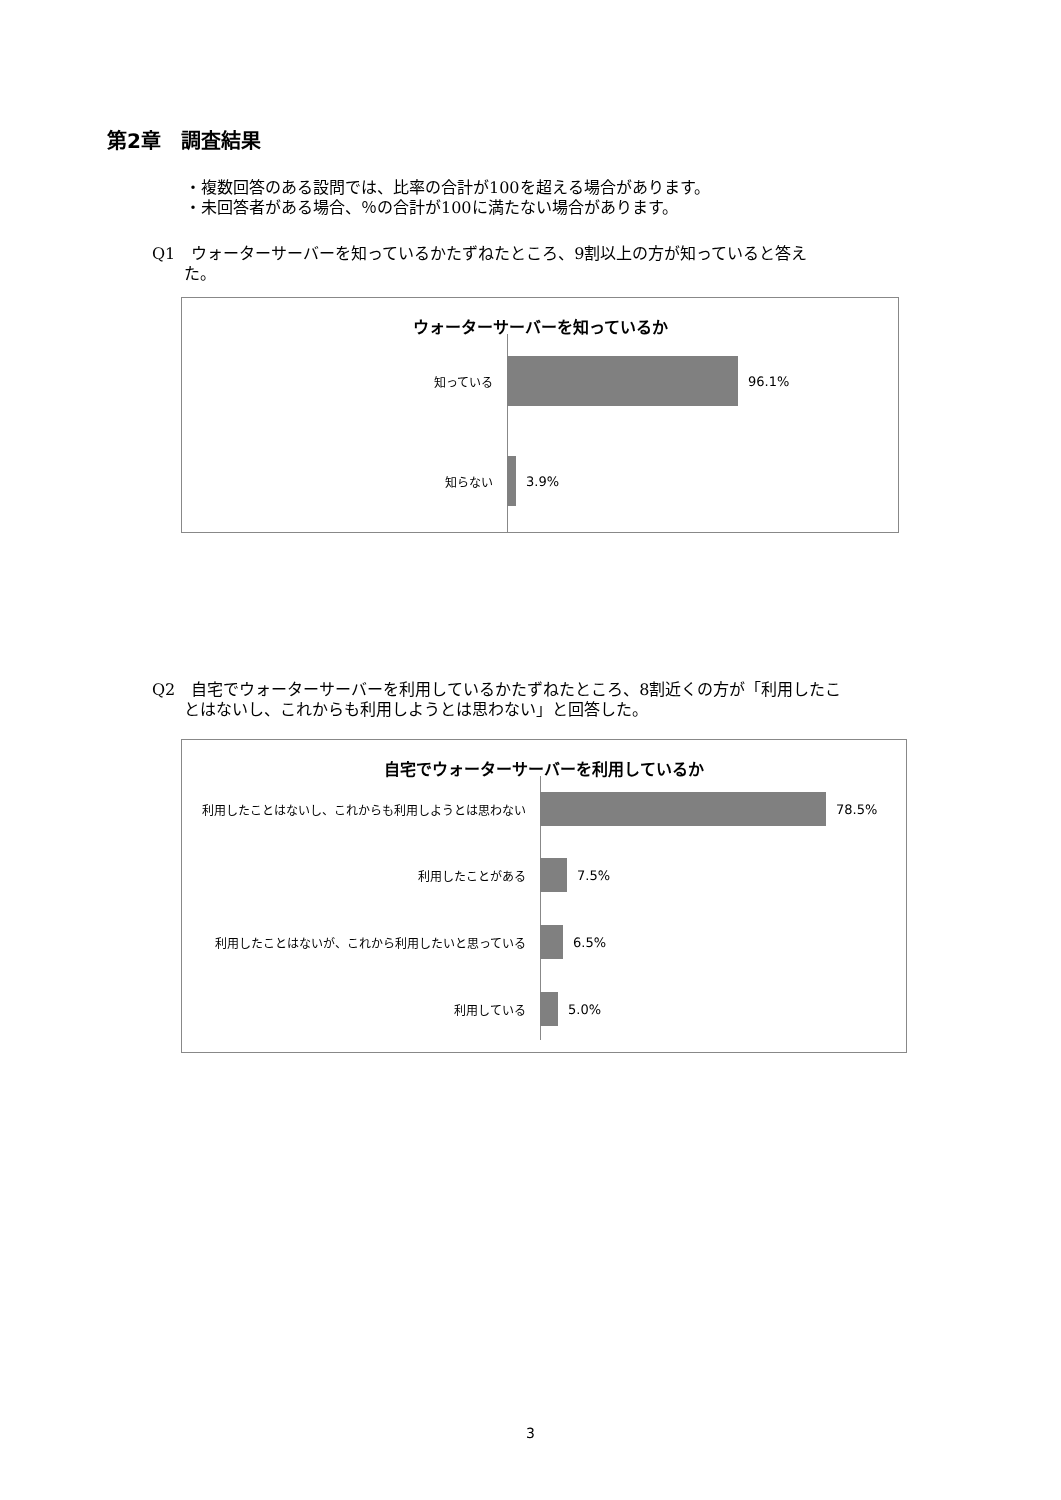第2章　調査結果
・複数回答のある設問では、比率の合計が100を超える場合があります。
・未回答者がある場合、％の合計が100に満たない場合があります。
Q1　ウォーターサーバーを知っているかたずねたところ、9割以上の方が知っていると答え
　　た。
ウォーターサーバーを知っているか
知っている 96.1%
知らない 3.9%
Q2　自宅でウォーターサーバーを利用しているかたずねたところ、8割近くの方が「利用したこ
　　とはないし、これからも利用しようとは思わない」と回答した。
自宅でウォーターサーバーを利用しているか
利用したことはないし、これからも利用しようとは思わない 78.5%
利用したことがある 7.5%
利用したことはないが、これから利用したいと思っている 6.5%
利用している 5.0%
3